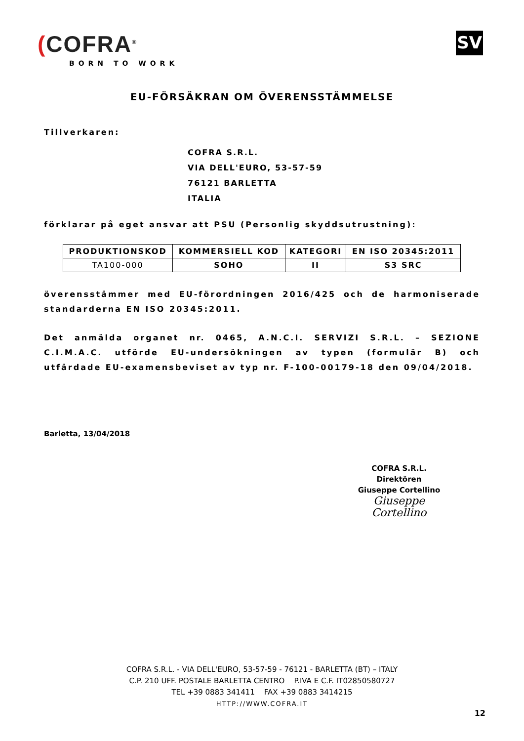(COFRA<sup>®</sup>
BORN TO WORK
SV
EU-FÖRSÄKRAN OM ÖVERENSSTÄMMELSE
Tillverkaren:
COFRA S.R.L.
VIA DELL'EURO, 53-57-59
76121 BARLETTA
ITALIA
förklarar på eget ansvar att PSU (Personlig skyddsutrustning):
| PRODUKTIONSKOD | KOMMERSIELL KOD | KATEGORI | EN ISO 20345:2011 |
| --- | --- | --- | --- |
| TA100-000 | SOHO | II | S3 SRC |
överensstämmer med EU-förordningen 2016/425 och de harmoniserade standarderna EN ISO 20345:2011.
Det anmälda organet nr. 0465, A.N.C.I. SERVIZI S.R.L. – SEZIONE C.I.M.A.C. utförde EU-undersökningen av typen (formulär B) och utfärdade EU-examensbeviset av typ nr. F-100-00179-18 den 09/04/2018.
Barletta, 13/04/2018
COFRA S.R.L.
Direktören
Giuseppe Cortellino
Giuseppe Cortellino
COFRA S.R.L. - VIA DELL'EURO, 53-57-59 - 76121 - BARLETTA (BT) – ITALY
C.P. 210 UFF. POSTALE BARLETTA CENTRO P.IVA E C.F. IT02850580727
TEL +39 0883 341411 FAX +39 0883 3414215
HTTP://WWW.COFRA.IT
12